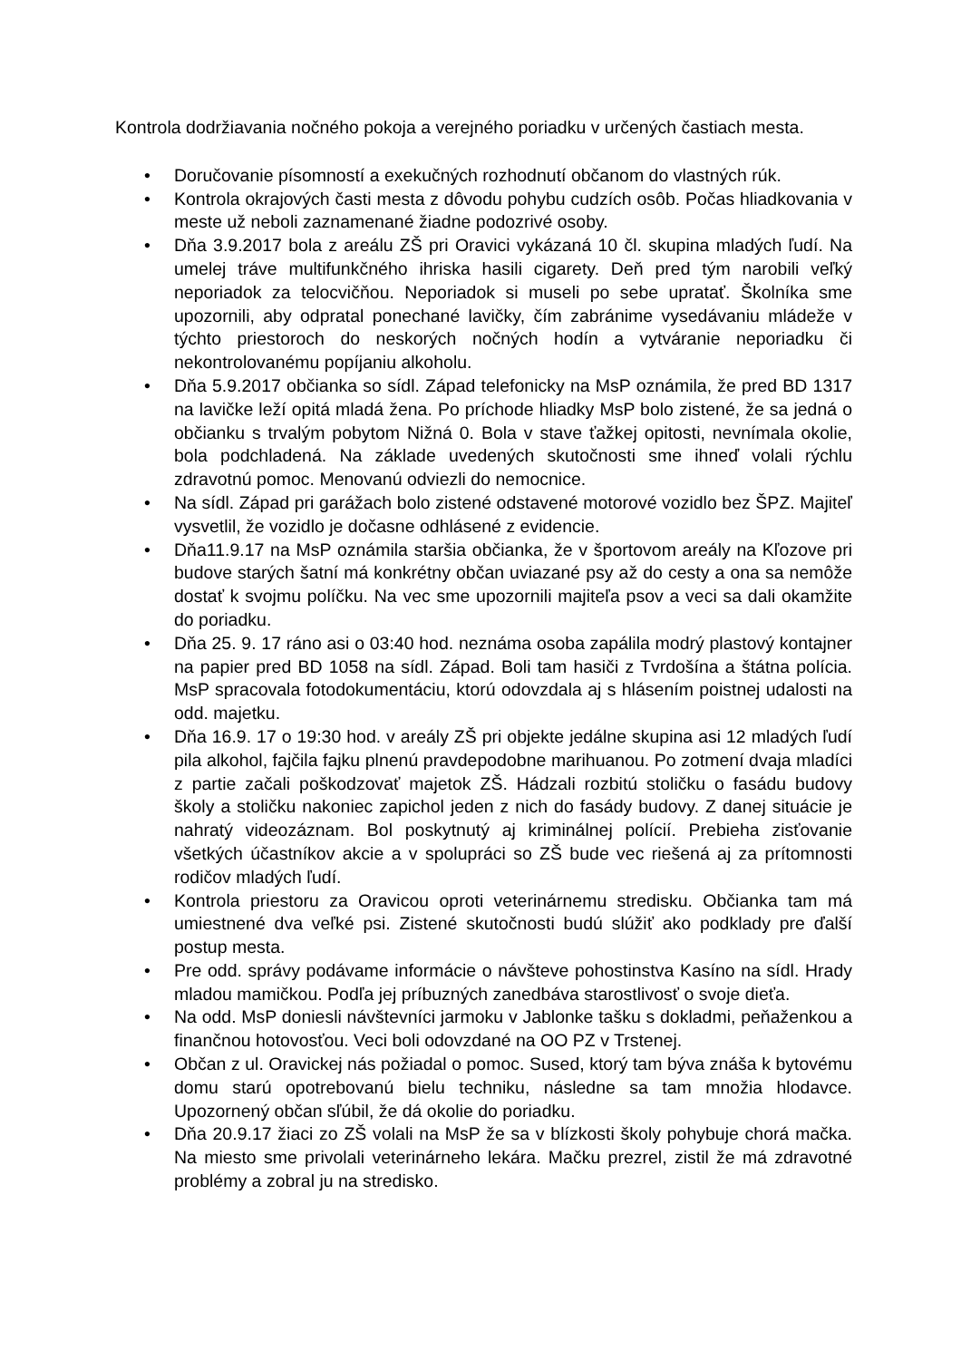Kontrola dodržiavania nočného pokoja a verejného poriadku v určených častiach mesta.
• Doručovanie písomností a exekučných rozhodnutí občanom do vlastných rúk.
• Kontrola okrajových časti mesta z dôvodu pohybu cudzích osôb. Počas hliadkovania v meste už neboli zaznamenané žiadne podozrivé osoby.
• Dňa 3.9.2017 bola z areálu ZŠ pri Oravici vykázaná 10 čl. skupina mladých ľudí. Na umelej tráve multifunkčného ihriska hasili cigarety. Deň pred tým narobili veľký neporiadok za telocvičňou. Neporiadok si museli po sebe upratať. Školníka sme upozornili, aby odpratal ponechané lavičky, čím zabránime vysedávaniu mládeže v týchto priestoroch do neskorých nočných hodín a vytváranie neporiadku či nekontrolovanému popíjaniu alkoholu.
• Dňa 5.9.2017 občianka so sídl. Západ telefonicky na MsP oznámila, že pred BD 1317 na lavičke leží opitá mladá žena. Po príchode hliadky MsP bolo zistené, že sa jedná o občianku s trvalým pobytom Nižná 0. Bola v stave ťažkej opitosti, nevnímala okolie, bola podchladená. Na základe uvedených skutočnosti sme ihneď volali rýchlu zdravotnú pomoc. Menovanú odviezli do nemocnice.
• Na sídl. Západ pri garážach bolo zistené odstavené motorové vozidlo bez ŠPZ. Majiteľ vysvetlil, že vozidlo je dočasne odhlásené z evidencie.
• Dňa11.9.17 na MsP oznámila staršia občianka, že v športovom areály na Kľozove pri budove starých šatní má konkrétny občan uviazané psy až do cesty a ona sa nemôže dostať k svojmu políčku. Na vec sme upozornili majiteľa psov a veci sa dali okamžite do poriadku.
• Dňa 25. 9. 17 ráno asi o 03:40 hod. neznáma osoba zapálila modrý plastový kontajner na papier pred BD 1058 na sídl. Západ. Boli tam hasiči z Tvrdošína a štátna polícia. MsP spracovala fotodokumentáciu, ktorú odovzdala aj s hlásením poistnej udalosti na odd. majetku.
• Dňa 16.9. 17 o 19:30 hod. v areály ZŠ pri objekte jedálne skupina asi 12 mladých ľudí pila alkohol, fajčila fajku plnenú pravdepodobne marihuanou. Po zotmení dvaja mladíci z partie začali poškodzovať majetok ZŠ. Hádzali rozbitú stoličku o fasádu budovy školy a stoličku nakoniec zapichol jeden z nich do fasády budovy. Z danej situácie je nahratý videozáznam. Bol poskytnutý aj kriminálnej polícií. Prebieha zisťovanie všetkých účastníkov akcie a v spolupráci so ZŠ bude vec riešená aj za prítomnosti rodičov mladých ľudí.
• Kontrola priestoru za Oravicou oproti veterinárnemu stredisku. Občianka tam má umiestnené dva veľké psi. Zistené skutočnosti budú slúžiť ako podklady pre ďalší postup mesta.
• Pre odd. správy podávame informácie o návšteve pohostinstva Kasíno na sídl. Hrady mladou mamičkou. Podľa jej príbuzných zanedbáva starostlivosť o svoje dieťa.
• Na odd. MsP doniesli návštevníci jarmoku v Jablonke tašku s dokladmi, peňaženkou a finančnou hotovosťou. Veci boli odovzdané na OO PZ v Trstenej.
• Občan z ul. Oravickej nás požiadal o pomoc. Sused, ktorý tam býva znáša k bytovému domu starú opotrebovanú bielu techniku, následne sa tam množia hlodavce. Upozornený občan sľúbil, že dá okolie do poriadku.
• Dňa 20.9.17 žiaci zo ZŠ volali na MsP že sa v blízkosti školy pohybuje chorá mačka. Na miesto sme privolali veterinárneho lekára. Mačku prezrel, zistil že má zdravotné problémy a zobral ju na stredisko.